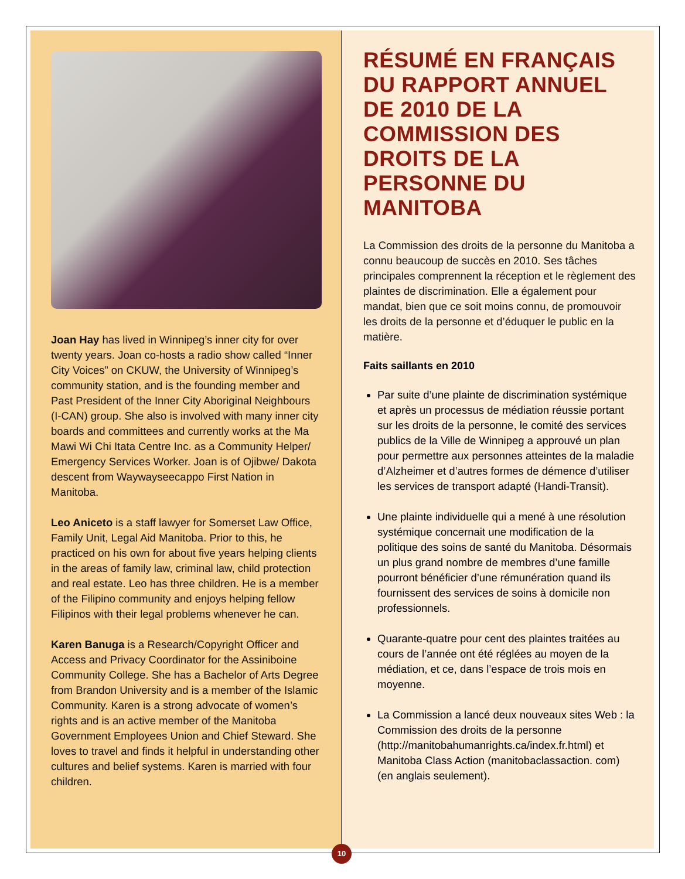Joan Hay has lived in Winnipeg’s inner city for over twenty years. Joan co-hosts a radio show called “Inner City Voices” on CKUW, the University of Winnipeg’s community station, and is the founding member and Past President of the Inner City Aboriginal Neighbours (I-CAN) group. She also is involved with many inner city boards and committees and currently works at the Ma Mawi Wi Chi Itata Centre Inc. as a Community Helper/ Emergency Services Worker. Joan is of Ojibwe/ Dakota descent from Waywayseecappo First Nation in Manitoba.
Leo Aniceto is a staff lawyer for Somerset Law Office, Family Unit, Legal Aid Manitoba. Prior to this, he practiced on his own for about five years helping clients in the areas of family law, criminal law, child protection and real estate. Leo has three children. He is a member of the Filipino community and enjoys helping fellow Filipinos with their legal problems whenever he can.
Karen Banuga is a Research/Copyright Officer and Access and Privacy Coordinator for the Assiniboine Community College. She has a Bachelor of Arts Degree from Brandon University and is a member of the Islamic Community. Karen is a strong advocate of women’s rights and is an active member of the Manitoba Government Employees Union and Chief Steward. She loves to travel and finds it helpful in understanding other cultures and belief systems. Karen is married with four children.
RÉSUMÉ EN FRANÇAIS DU RAPPORT ANNUEL DE 2010 DE LA COMMISSION DES DROITS DE LA PERSONNE DU MANITOBA
La Commission des droits de la personne du Manitoba a connu beaucoup de succès en 2010. Ses tâches principales comprennent la réception et le règlement des plaintes de discrimination. Elle a également pour mandat, bien que ce soit moins connu, de promouvoir les droits de la personne et d’éduquer le public en la matière.
Faits saillants en 2010
Par suite d’une plainte de discrimination systémique et après un processus de médiation réussie portant sur les droits de la personne, le comité des services publics de la Ville de Winnipeg a approuvé un plan pour permettre aux personnes atteintes de la maladie d’Alzheimer et d’autres formes de démence d’utiliser les services de transport adapté (Handi-Transit).
Une plainte individuelle qui a mené à une résolution systémique concernait une modification de la politique des soins de santé du Manitoba. Désormais un plus grand nombre de membres d’une famille pourront bénéficier d’une rémunération quand ils fournissent des services de soins à domicile non professionnels.
Quarante-quatre pour cent des plaintes traitées au cours de l’année ont été réglées au moyen de la médiation, et ce, dans l’espace de trois mois en moyenne.
La Commission a lancé deux nouveaux sites Web : la Commission des droits de la personne (http://manitobahumanrights.ca/index.fr.html) et Manitoba Class Action (manitobaclassaction. com) (en anglais seulement).
10